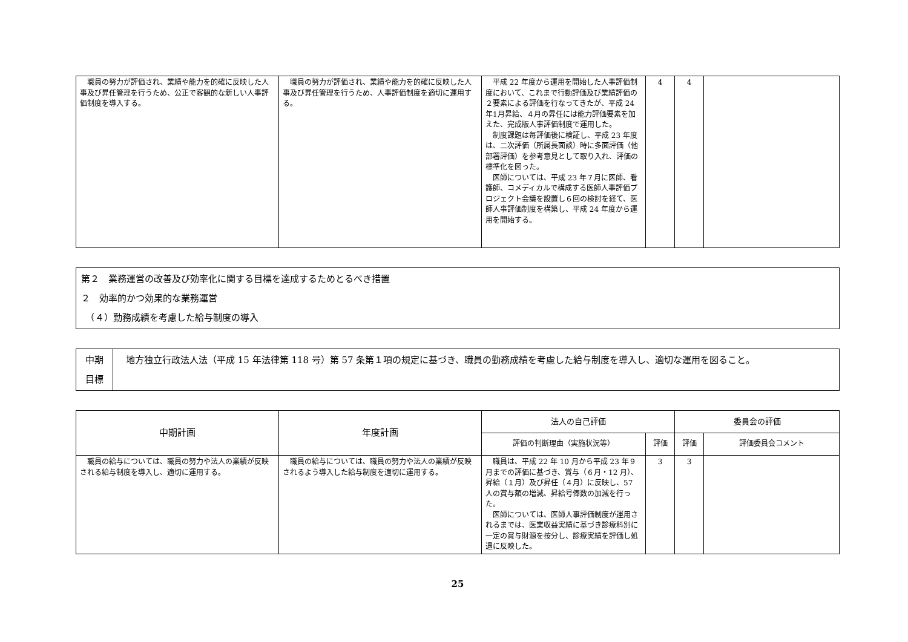| 職員の努力が評価され、業績や能力を的確に反映した人事及び昇任管理を行うため、公正で客観的な新しい人事評価制度を導入する。 | 職員の努力が評価され、業績や能力を的確に反映した人事及び昇任管理を行うため、人事評価制度を適切に運用する。 | 平成 22 年度から運用を開始した人事評価制度において、これまで行動評価及び業績評価の２要素による評価を行なってきたが、平成 24 年1月昇給、４月の昇任には能力評価要素を加えた、完成版人事評価制度で運用した。 制度課題は毎評価後に検証し、平成 23 年度は、二次評価（所属長面談）時に多面評価（他部署評価）を参考意見として取り入れ、評価の標準化を図った。 医師については、平成 23 年７月に医師、看護師、コメディカルで構成する医師人事評価プロジェクト会議を設置し６回の検討を経て、医師人事評価制度を構築し、平成 24 年度から運用を開始する。 | 4 | 4 | |
第２　業務運営の改善及び効率化に関する目標を達成するためとるべき措置
２　効率的かつ効果的な業務運営
　（４）勤務成績を考慮した給与制度の導入
| 中期 目標 | 地方独立行政法人法（平成 15 年法律第 118 号）第 57 条第１項の規定に基づき、職員の勤務成績を考慮した給与制度を導入し、適切な運用を図ること。 |
| 中期計画 | 年度計画 | 法人の自己評価 | | 委員会の評価 | |
| --- | --- | --- | --- | --- | --- |
| | | 評価の判断理由（実施状況等） | 評価 | 評価 | 評価委員会コメント |
| 職員の給与については、職員の努力や法人の業績が反映される給与制度を導入し、適切に運用する。 | 職員の給与については、職員の努力や法人の業績が反映されるよう導入した給与制度を適切に運用する。 | 職員は、平成 22 年 10 月から平成 23 年９月までの評価に基づき、賞与（６月・12 月）、昇給（１月）及び昇任（４月）に反映し、57 人の賞与額の増減、昇給号俸数の加減を行った。 医師については、医師人事評価制度が運用されるまでは、医業収益実績に基づき診療科別に一定の賞与財源を按分し、診療実績を評価し処遇に反映した。 | 3 | 3 | |
25